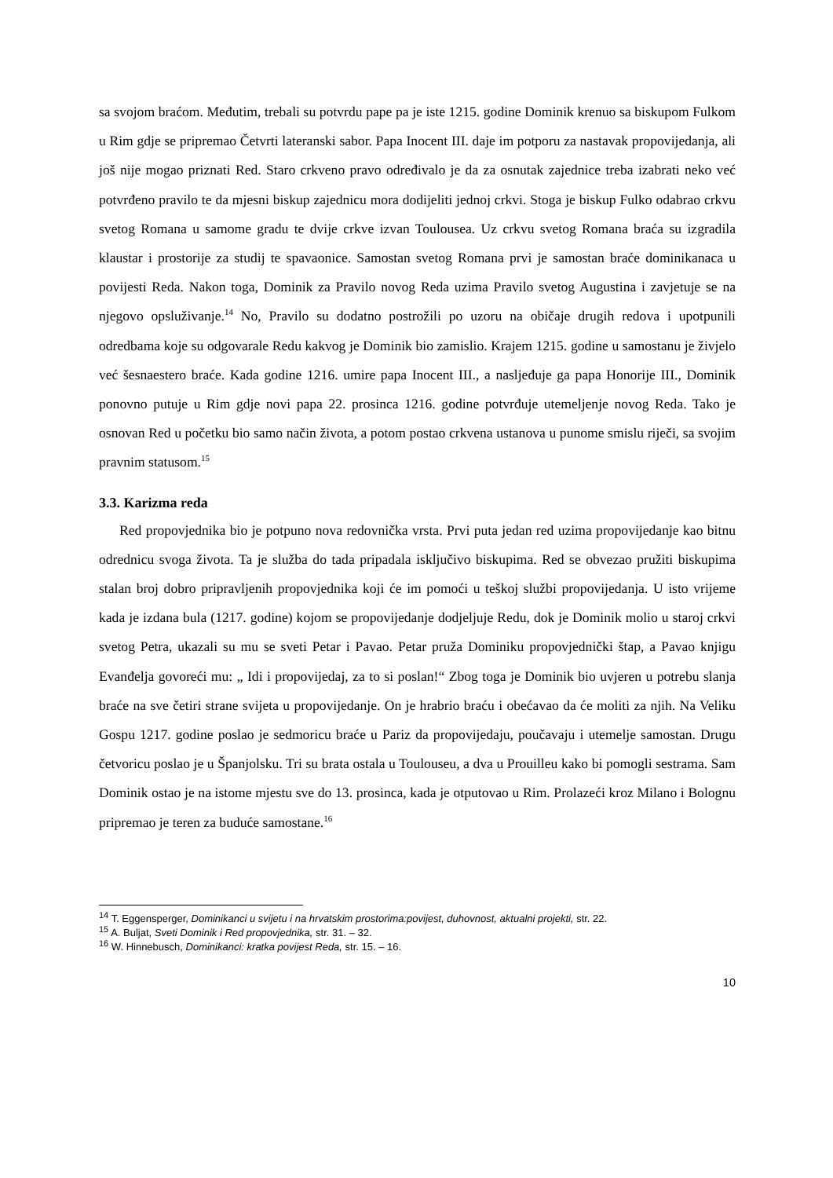sa svojom braćom. Međutim, trebali su potvrdu pape pa je iste 1215. godine Dominik krenuo sa biskupom Fulkom u Rim gdje se pripremao Četvrti lateranski sabor. Papa Inocent III. daje im potporu za nastavak propovijedanja, ali još nije mogao priznati Red. Staro crkveno pravo određivalo je da za osnutak zajednice treba izabrati neko već potvrđeno pravilo te da mjesni biskup zajednicu mora dodijeliti jednoj crkvi. Stoga je biskup Fulko odabrao crkvu svetog Romana u samome gradu te dvije crkve izvan Toulousea. Uz crkvu svetog Romana braća su izgradila klaustar i prostorije za studij te spavaonice. Samostan svetog Romana prvi je samostan braće dominikanaca u povijesti Reda. Nakon toga, Dominik za Pravilo novog Reda uzima Pravilo svetog Augustina i zavjetuje se na njegovo opsluživanje.<sup>14</sup> No, Pravilo su dodatno postrožili po uzoru na običaje drugih redova i upotpunili odredbama koje su odgovarale Redu kakvog je Dominik bio zamislio. Krajem 1215. godine u samostanu je živjelo već šesnaestero braće. Kada godine 1216. umire papa Inocent III., a nasljeđuje ga papa Honorije III., Dominik ponovno putuje u Rim gdje novi papa 22. prosinca 1216. godine potvrđuje utemeljenje novog Reda. Tako je osnovan Red u početku bio samo način života, a potom postao crkvena ustanova u punome smislu riječi, sa svojim pravnim statusom.<sup>15</sup>
3.3. Karizma reda
Red propovjednika bio je potpuno nova redovnička vrsta. Prvi puta jedan red uzima propovijedanje kao bitnu odrednicu svoga života. Ta je služba do tada pripadala isključivo biskupima. Red se obvezao pružiti biskupima stalan broj dobro pripravljenih propovjednika koji će im pomoći u teškoj službi propovijedanja. U isto vrijeme kada je izdana bula (1217. godine) kojom se propovijedanje dodjeljuje Redu, dok je Dominik molio u staroj crkvi svetog Petra, ukazali su mu se sveti Petar i Pavao. Petar pruža Dominiku propovjednički štap, a Pavao knjigu Evanđelja govoreći mu: „ Idi i propovijedaj, za to si poslan!“ Zbog toga je Dominik bio uvjeren u potrebu slanja braće na sve četiri strane svijeta u propovijedanje. On je hrabrio braću i obećavao da će moliti za njih. Na Veliku Gospu 1217. godine poslao je sedmoricu braće u Pariz da propovijedaju, poučavaju i utemelje samostan. Drugu četvoricu poslao je u Španjolsku. Tri su brata ostala u Toulouseu, a dva u Prouilleu kako bi pomogli sestrama. Sam Dominik ostao je na istome mjestu sve do 13. prosinca, kada je otputovao u Rim. Prolazeći kroz Milano i Bolognu pripremao je teren za buduće samostane.<sup>16</sup>
<sup>14</sup> T. Eggensperger, Dominikanci u svijetu i na hrvatskim prostorima:povijest, duhovnost, aktualni projekti, str. 22.
<sup>15</sup> A. Buljat, Sveti Dominik i Red propovjednika, str. 31. – 32.
<sup>16</sup> W. Hinnebusch, Dominikanci: kratka povijest Reda, str. 15. – 16.
10